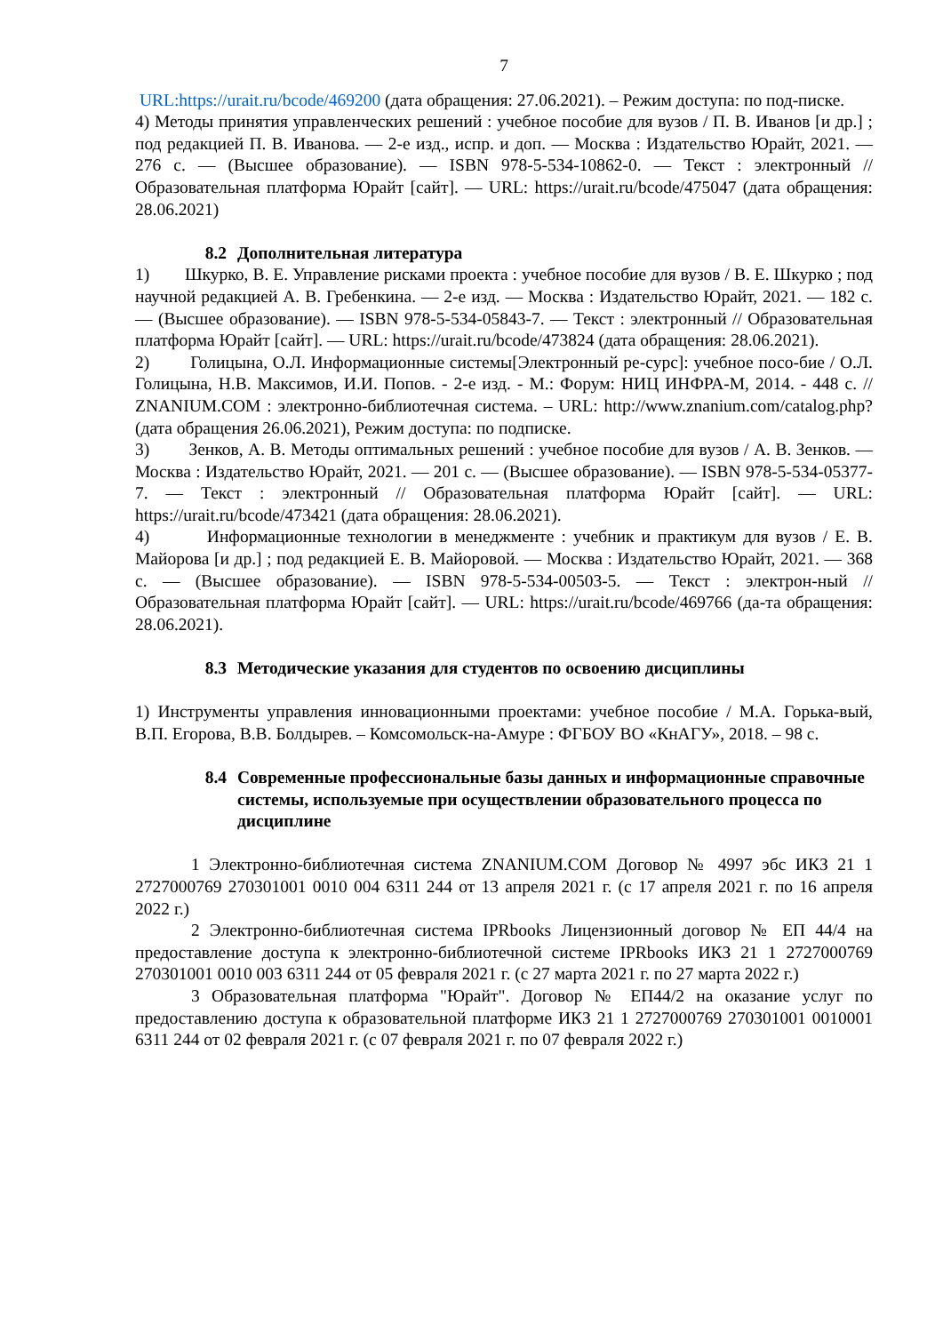7
URL:https://urait.ru/bcode/469200 (дата обращения: 27.06.2021). – Режим доступа: по под-писке.
4) Методы принятия управленческих решений : учебное пособие для вузов / П. В. Иванов [и др.] ; под редакцией П. В. Иванова. — 2-е изд., испр. и доп. — Москва : Издательство Юрайт, 2021. — 276 с. — (Высшее образование). — ISBN 978-5-534-10862-0. — Текст : электронный // Образовательная платформа Юрайт [сайт]. — URL: https://urait.ru/bcode/475047 (дата обращения: 28.06.2021)
8.2 Дополнительная литература
1) Шкурко, В. Е. Управление рисками проекта : учебное пособие для вузов / В. Е. Шкурко ; под научной редакцией А. В. Гребенкина. — 2-е изд. — Москва : Издательство Юрайт, 2021. — 182 с. — (Высшее образование). — ISBN 978-5-534-05843-7. — Текст : электронный // Образовательная платформа Юрайт [сайт]. — URL: https://urait.ru/bcode/473824 (дата обращения: 28.06.2021).
2) Голицына, О.Л. Информационные системы[Электронный ре-сурс]: учебное посо-бие / О.Л. Голицына, Н.В. Максимов, И.И. Попов. - 2-е изд. - М.: Форум: НИЦ ИНФРА-М, 2014. - 448 с. // ZNANIUM.COM : электронно-библиотечная система. – URL: http://www.znanium.com/catalog.php? (дата обращения 26.06.2021), Режим доступа: по подписке.
3) Зенков, А. В. Методы оптимальных решений : учебное пособие для вузов / А. В. Зенков. — Москва : Издательство Юрайт, 2021. — 201 с. — (Высшее образование). — ISBN 978-5-534-05377-7. — Текст : электронный // Образовательная платформа Юрайт [сайт]. — URL: https://urait.ru/bcode/473421 (дата обращения: 28.06.2021).
4) Информационные технологии в менеджменте : учебник и практикум для вузов / Е. В. Майорова [и др.] ; под редакцией Е. В. Майоровой. — Москва : Издательство Юрайт, 2021. — 368 с. — (Высшее образование). — ISBN 978-5-534-00503-5. — Текст : электрон-ный // Образовательная платформа Юрайт [сайт]. — URL: https://urait.ru/bcode/469766 (да-та обращения: 28.06.2021).
8.3 Методические указания для студентов по освоению дисциплины
1) Инструменты управления инновационными проектами: учебное пособие / М.А. Горька-вый, В.П. Егорова, В.В. Болдырев. – Комсомольск-на-Амуре : ФГБОУ ВО «КнАГУ», 2018. – 98 с.
8.4 Современные профессиональные базы данных и информационные справочные системы, используемые при осуществлении образовательного процесса по дисциплине
1 Электронно-библиотечная система ZNANIUM.COM Договор № 4997 эбс ИКЗ 21 1 2727000769 270301001 0010 004 6311 244 от 13 апреля 2021 г. (с 17 апреля 2021 г. по 16 апреля 2022 г.)
2 Электронно-библиотечная система IPRbooks Лицензионный договор № ЕП 44/4 на предоставление доступа к электронно-библиотечной системе IPRbooks ИКЗ 21 1 2727000769 270301001 0010 003 6311 244 от 05 февраля 2021 г. (с 27 марта 2021 г. по 27 марта 2022 г.)
3 Образовательная платформа "Юрайт". Договор № ЕП44/2 на оказание услуг по предоставлению доступа к образовательной платформе ИКЗ 21 1 2727000769 270301001 0010001 6311 244 от 02 февраля 2021 г. (с 07 февраля 2021 г. по 07 февраля 2022 г.)